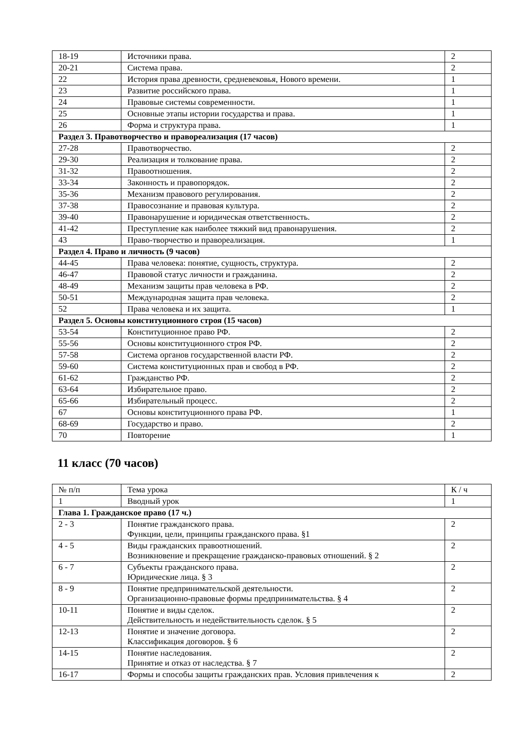| 18-19 | Источники права. | 2 |
| 20-21 | Система права. | 2 |
| 22 | История права древности, средневековья, Нового времени. | 1 |
| 23 | Развитие российского права. | 1 |
| 24 | Правовые системы современности. | 1 |
| 25 | Основные этапы истории государства и права. | 1 |
| 26 | Форма и структура права. | 1 |
| Раздел 3. Правотворчество и правореализация (17 часов) | | |
| 27-28 | Правотворчество. | 2 |
| 29-30 | Реализация и толкование права. | 2 |
| 31-32 | Правоотношения. | 2 |
| 33-34 | Законность и правопорядок. | 2 |
| 35-36 | Механизм правового регулирования. | 2 |
| 37-38 | Правосознание и правовая культура. | 2 |
| 39-40 | Правонарушение и юридическая ответственность. | 2 |
| 41-42 | Преступление как наиболее тяжкий вид правонарушения. | 2 |
| 43 | Право-творчество и правореализация. | 1 |
| Раздел 4. Право и личность (9 часов) | | |
| 44-45 | Права человека: понятие, сущность, структура. | 2 |
| 46-47 | Правовой статус личности и гражданина. | 2 |
| 48-49 | Механизм защиты прав человека в РФ. | 2 |
| 50-51 | Международная защита прав человека. | 2 |
| 52 | Права человека и их защита. | 1 |
| Раздел 5. Основы конституционного строя (15 часов) | | |
| 53-54 | Конституционное право РФ. | 2 |
| 55-56 | Основы конституционного строя РФ. | 2 |
| 57-58 | Система органов государственной власти РФ. | 2 |
| 59-60 | Система конституционных прав и свобод в РФ. | 2 |
| 61-62 | Гражданство РФ. | 2 |
| 63-64 | Избирательное право. | 2 |
| 65-66 | Избирательный процесс. | 2 |
| 67 | Основы конституционного права РФ. | 1 |
| 68-69 | Государство и право. | 2 |
| 70 | Повторение | 1 |
11 класс (70 часов)
| № п/п | Тема урока | К / ч |
| 1 | Вводный урок | 1 |
| Глава 1. Гражданское право (17 ч.) | | |
| 2 - 3 | Понятие гражданского права. Функции, цели, принципы гражданского права. §1 | 2 |
| 4 - 5 | Виды гражданских правоотношений. Возникновение и прекращение гражданско-правовых отношений. § 2 | 2 |
| 6 - 7 | Субъекты гражданского права. Юридические лица. § 3 | 2 |
| 8 - 9 | Понятие предпринимательской деятельности. Организационно-правовые формы предпринимательства. § 4 | 2 |
| 10-11 | Понятие и виды сделок. Действительность и недействительность сделок. § 5 | 2 |
| 12-13 | Понятие и значение договора. Классификация договоров. § 6 | 2 |
| 14-15 | Понятие наследования. Принятие и отказ от наследства. § 7 | 2 |
| 16-17 | Формы и способы защиты гражданских прав. Условия привлечения к | 2 |